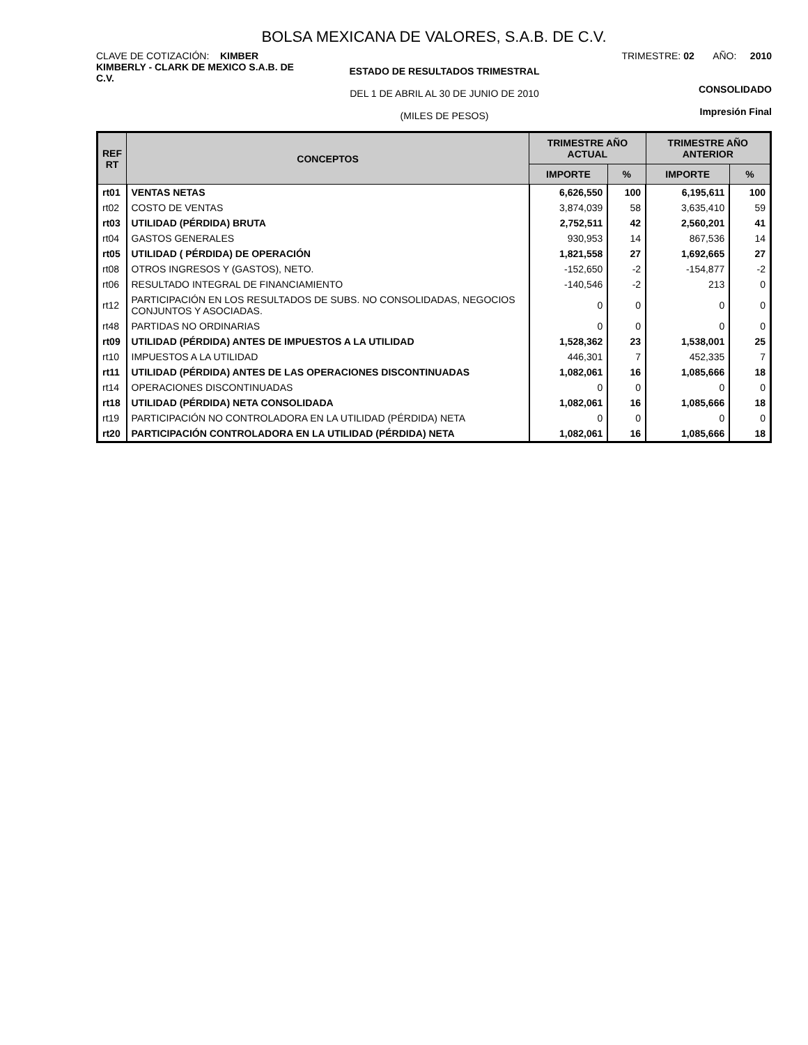BOLSA MEXICANA DE VALORES, S.A.B. DE C.V.
CLAVE DE COTIZACIÓN: KIMBER
KIMBERLY - CLARK DE MEXICO S.A.B. DE C.V.
ESTADO DE RESULTADOS TRIMESTRAL
DEL 1 DE ABRIL AL 30 DE JUNIO DE 2010
(MILES DE PESOS)
TRIMESTRE: 02 AÑO: 2010
CONSOLIDADO
Impresión Final
| REF RT | CONCEPTOS | TRIMESTRE AÑO ACTUAL | | TRIMESTRE AÑO ANTERIOR | |
| --- | --- | --- | --- | --- | --- |
| | | IMPORTE | % | IMPORTE | % |
| rt01 | VENTAS NETAS | 6,626,550 | 100 | 6,195,611 | 100 |
| rt02 | COSTO DE VENTAS | 3,874,039 | 58 | 3,635,410 | 59 |
| rt03 | UTILIDAD (PÉRDIDA) BRUTA | 2,752,511 | 42 | 2,560,201 | 41 |
| rt04 | GASTOS GENERALES | 930,953 | 14 | 867,536 | 14 |
| rt05 | UTILIDAD ( PÉRDIDA) DE OPERACIÓN | 1,821,558 | 27 | 1,692,665 | 27 |
| rt08 | OTROS INGRESOS Y (GASTOS), NETO. | -152,650 | -2 | -154,877 | -2 |
| rt06 | RESULTADO INTEGRAL DE FINANCIAMIENTO | -140,546 | -2 | 213 | 0 |
| rt12 | PARTICIPACIÓN EN LOS RESULTADOS DE SUBS. NO CONSOLIDADAS, NEGOCIOS CONJUNTOS Y ASOCIADAS. | 0 | 0 | 0 | 0 |
| rt48 | PARTIDAS NO ORDINARIAS | 0 | 0 | 0 | 0 |
| rt09 | UTILIDAD (PÉRDIDA) ANTES DE IMPUESTOS A LA UTILIDAD | 1,528,362 | 23 | 1,538,001 | 25 |
| rt10 | IMPUESTOS A LA UTILIDAD | 446,301 | 7 | 452,335 | 7 |
| rt11 | UTILIDAD (PÉRDIDA) ANTES DE LAS OPERACIONES DISCONTINUADAS | 1,082,061 | 16 | 1,085,666 | 18 |
| rt14 | OPERACIONES DISCONTINUADAS | 0 | 0 | 0 | 0 |
| rt18 | UTILIDAD (PÉRDIDA) NETA CONSOLIDADA | 1,082,061 | 16 | 1,085,666 | 18 |
| rt19 | PARTICIPACIÓN NO CONTROLADORA EN LA UTILIDAD (PÉRDIDA) NETA | 0 | 0 | 0 | 0 |
| rt20 | PARTICIPACIÓN CONTROLADORA EN LA UTILIDAD (PÉRDIDA) NETA | 1,082,061 | 16 | 1,085,666 | 18 |